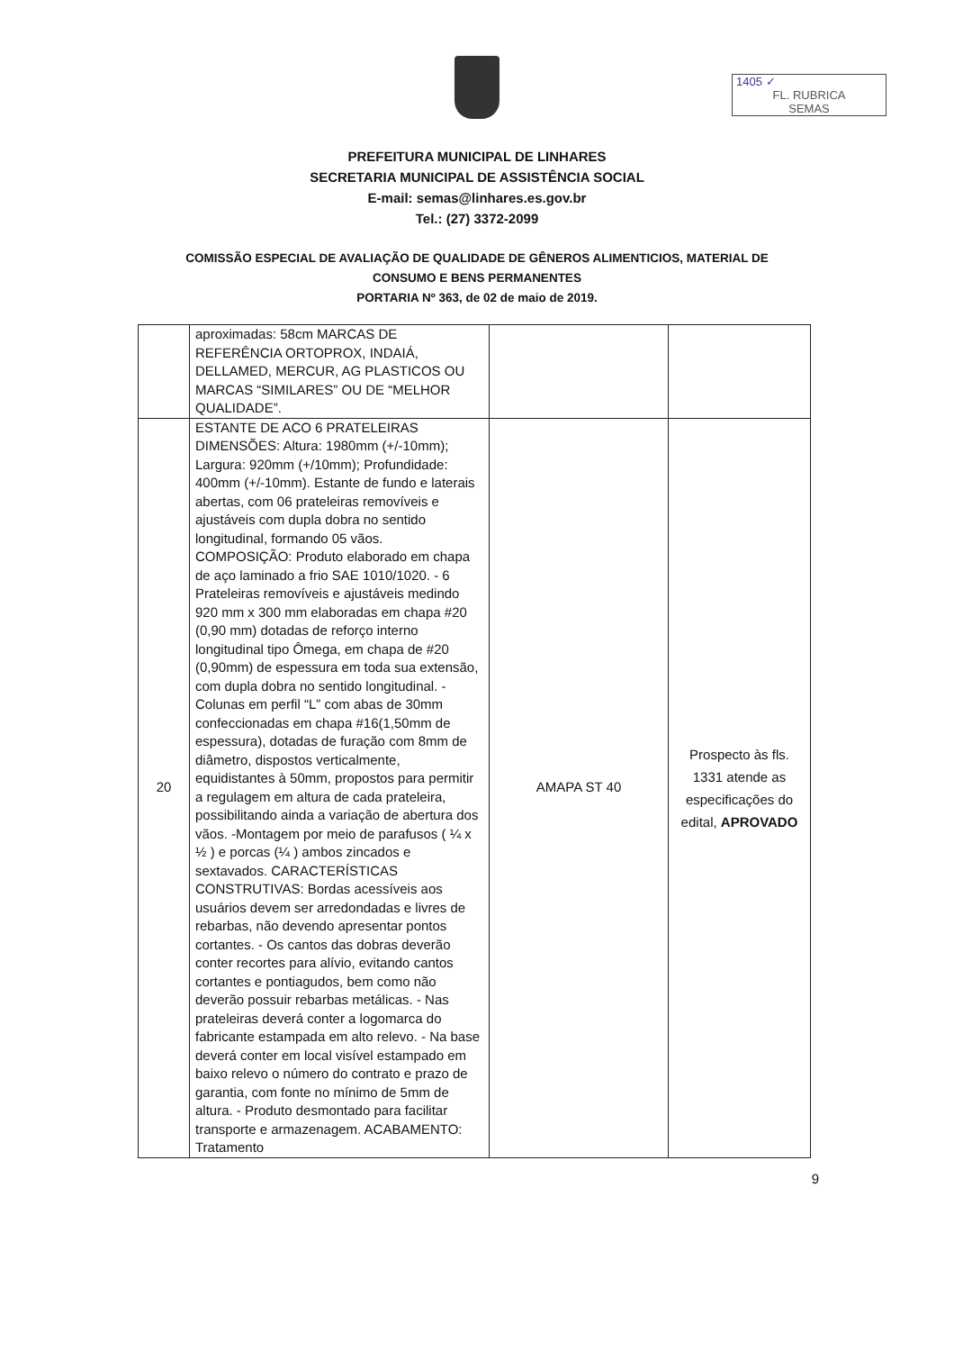1405 ✓
FL. RUBRICA
SEMAS
PREFEITURA MUNICIPAL DE LINHARES
SECRETARIA MUNICIPAL DE ASSISTÊNCIA SOCIAL
E-mail: semas@linhares.es.gov.br
Tel.: (27) 3372-2099
COMISSÃO ESPECIAL DE AVALIAÇÃO DE QUALIDADE DE GÊNEROS ALIMENTICIOS, MATERIAL DE
CONSUMO E BENS PERMANENTES
PORTARIA Nº 363, de 02 de maio de 2019.
| | aproximadas: 58cm MARCAS DE REFERÊNCIA ORTOPROX, INDAIÁ, DELLAMED, MERCUR, AG PLASTICOS OU MARCAS “SIMILARES” OU DE “MELHOR QUALIDADE”. | | |
| 20 | ESTANTE DE ACO 6 PRATELEIRAS DIMENSÕES: Altura: 1980mm (+/-10mm); Largura: 920mm (+/10mm); Profundidade: 400mm (+/-10mm). Estante de fundo e laterais abertas, com 06 prateleiras removíveis e ajustáveis com dupla dobra no sentido longitudinal, formando 05 vãos. COMPOSIÇÃO: Produto elaborado em chapa de aço laminado a frio SAE 1010/1020. - 6 Prateleiras removíveis e ajustáveis medindo 920 mm x 300 mm elaboradas em chapa #20 (0,90 mm) dotadas de reforço interno longitudinal tipo Ômega, em chapa de #20 (0,90mm) de espessura em toda sua extensão, com dupla dobra no sentido longitudinal. - Colunas em perfil “L” com abas de 30mm confeccionadas em chapa #16(1,50mm de espessura), dotadas de furação com 8mm de diâmetro, dispostos verticalmente, equidistantes à 50mm, propostos para permitir a regulagem em altura de cada prateleira, possibilitando ainda a variação de abertura dos vãos. -Montagem por meio de parafusos ( ¼ x ½ ) e porcas (¼ ) ambos zincados e sextavados. CARACTERÍSTICAS CONSTRUTIVAS: Bordas acessíveis aos usuários devem ser arredondadas e livres de rebarbas, não devendo apresentar pontos cortantes. - Os cantos das dobras deverão conter recortes para alívio, evitando cantos cortantes e pontiagudos, bem como não deverão possuir rebarbas metálicas. - Nas prateleiras deverá conter a logomarca do fabricante estampada em alto relevo. - Na base deverá conter em local visível estampado em baixo relevo o número do contrato e prazo de garantia, com fonte no mínimo de 5mm de altura. - Produto desmontado para facilitar transporte e armazenagem. ACABAMENTO: Tratamento | AMAPA ST 40 | Prospecto às fls. 1331 atende as especificações do edital, APROVADO |
9